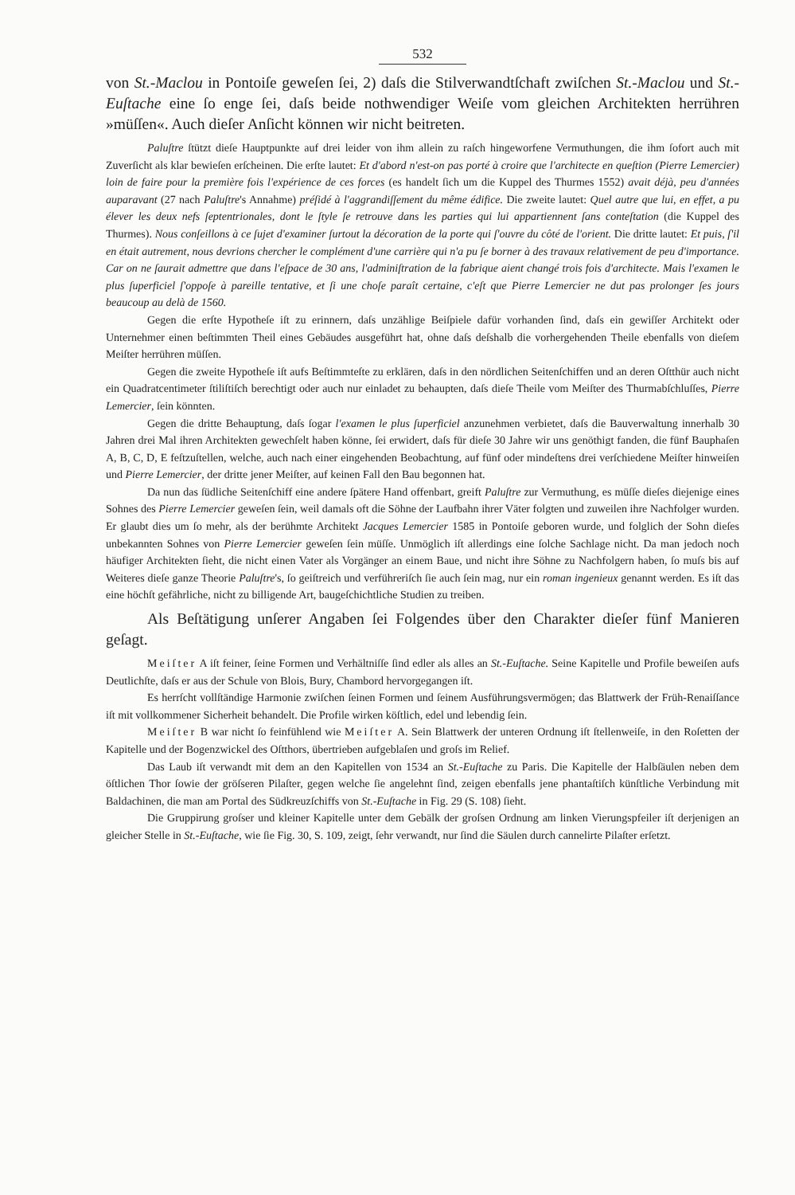532
von St.-Maclou in Pontoiſe geweſen ſei, 2) daſs die Stilverwandtſchaft zwiſchen St.-Maclou und St.-Euſtache eine ſo enge ſei, daſs beide nothwendiger Weiſe vom gleichen Architekten herrühren »müſſen«. Auch dieſer Anſicht können wir nicht beitreten.
Paluſtre ſtützt dieſe Hauptpunkte auf drei leider von ihm allein zu raſch hingeworfene Vermuthungen, die ihm ſofort auch mit Zuverſicht als klar bewieſen erſcheinen. Die erſte lautet: Et d'abord n'est-on pas porté à croire que l'architecte en queſtion (Pierre Lemercier) loin de faire pour la première fois l'expérience de ces forces (es handelt ſich um die Kuppel des Thurmes 1552) avait déjà, peu d'années auparavant (27 nach Paluſtre's Annahme) préſidé à l'aggrandiſſement du même édifice. Die zweite lautet: Quel autre que lui, en effet, a pu élever les deux nefs ſeptentrionales, dont le ſtyle ſe retrouve dans les parties qui lui appartiennent ſans conteſtation (die Kuppel des Thurmes). Nous conſeillons à ce ſujet d'examiner ſurtout la décoration de la porte qui ſ'ouvre du côté de l'orient. Die dritte lautet: Et puis, ſ'il en était autrement, nous devrions chercher le complément d'une carrière qui n'a pu ſe borner à des travaux relativement de peu d'importance. Car on ne ſaurait admettre que dans l'eſpace de 30 ans, l'adminiſtration de la fabrique aient changé trois fois d'architecte. Mais l'examen le plus ſuperficiel ſ'oppoſe à pareille tentative, et ſi une choſe paraît certaine, c'eſt que Pierre Lemercier ne dut pas prolonger ſes jours beaucoup au delà de 1560.
Gegen die erſte Hypotheſe iſt zu erinnern, daſs unzählige Beiſpiele dafür vorhanden ſind, daſs ein gewiſſer Architekt oder Unternehmer einen beſtimmten Theil eines Gebäudes ausgeführt hat, ohne daſs deſshalb die vorhergehenden Theile ebenfalls von dieſem Meiſter herrühren müſſen.
Gegen die zweite Hypotheſe iſt aufs Beſtimmteſte zu erklären, daſs in den nördlichen Seitenſchiffen und an deren Oſtthür auch nicht ein Quadratcentimeter ſtiliſtiſch berechtigt oder auch nur einladet zu behaupten, daſs dieſe Theile vom Meiſter des Thurmabſchluſſes, Pierre Lemercier, ſein könnten.
Gegen die dritte Behauptung, daſs ſogar l'examen le plus ſuperficiel anzunehmen verbietet, daſs die Bauverwaltung innerhalb 30 Jahren drei Mal ihren Architekten gewechſelt haben könne, ſei erwidert, daſs für dieſe 30 Jahre wir uns genöthigt fanden, die fünf Bauphaſen A, B, C, D, E feſtzuſtellen, welche, auch nach einer eingehenden Beobachtung, auf fünf oder mindeſtens drei verſchiedene Meiſter hinweiſen und Pierre Lemercier, der dritte jener Meiſter, auf keinen Fall den Bau begonnen hat.
Da nun das ſüdliche Seitenſchiff eine andere ſpätere Hand offenbart, greift Paluſtre zur Vermuthung, es müſſe dieſes diejenige eines Sohnes des Pierre Lemercier geweſen ſein, weil damals oft die Söhne der Laufbahn ihrer Väter folgten und zuweilen ihre Nachfolger wurden. Er glaubt dies um ſo mehr, als der berühmte Architekt Jacques Lemercier 1585 in Pontoiſe geboren wurde, und folglich der Sohn dieſes unbekannten Sohnes von Pierre Lemercier geweſen ſein müſſe. Unmöglich iſt allerdings eine ſolche Sachlage nicht. Da man jedoch noch häufiger Architekten ſieht, die nicht einen Vater als Vorgänger an einem Baue, und nicht ihre Söhne zu Nachfolgern haben, ſo muſs bis auf Weiteres dieſe ganze Theorie Paluſtre's, ſo geiſtreich und verführeriſch ſie auch ſein mag, nur ein roman ingenieux genannt werden. Es iſt das eine höchſt gefährliche, nicht zu billigende Art, baugeſchichtliche Studien zu treiben.
Als Beſtätigung unſerer Angaben ſei Folgendes über den Charakter dieſer fünf Manieren geſagt.
Meiſter A iſt feiner, ſeine Formen und Verhältniſſe ſind edler als alles an St.-Euſtache. Seine Kapitelle und Profile beweiſen aufs Deutlichſte, daſs er aus der Schule von Blois, Bury, Chambord hervorgegangen iſt.
Es herrſcht vollſtändige Harmonie zwiſchen ſeinen Formen und ſeinem Ausführungsvermögen; das Blattwerk der Früh-Renaiſſance iſt mit vollkommener Sicherheit behandelt. Die Profile wirken köſtlich, edel und lebendig ſein.
Meiſter B war nicht ſo feinfühlend wie Meiſter A. Sein Blattwerk der unteren Ordnung iſt ſtellenweiſe, in den Roſetten der Kapitelle und der Bogenzwickel des Oſtthors, übertrieben aufgeblaſen und groſs im Relief.
Das Laub iſt verwandt mit dem an den Kapitellen von 1534 an St.-Euſtache zu Paris. Die Kapitelle der Halbſäulen neben dem öſtlichen Thor ſowie der gröſseren Pilaſter, gegen welche ſie angelehnt ſind, zeigen ebenfalls jene phantaſtiſch künſtliche Verbindung mit Baldachinen, die man am Portal des Südkreuzſchiffs von St.-Euſtache in Fig. 29 (S. 108) ſieht.
Die Gruppirung groſser und kleiner Kapitelle unter dem Gebälk der groſsen Ordnung am linken Vierungspfeiler iſt derjenigen an gleicher Stelle in St.-Euſtache, wie ſie Fig. 30, S. 109, zeigt, ſehr verwandt, nur ſind die Säulen durch cannelirte Pilaſter erſetzt.